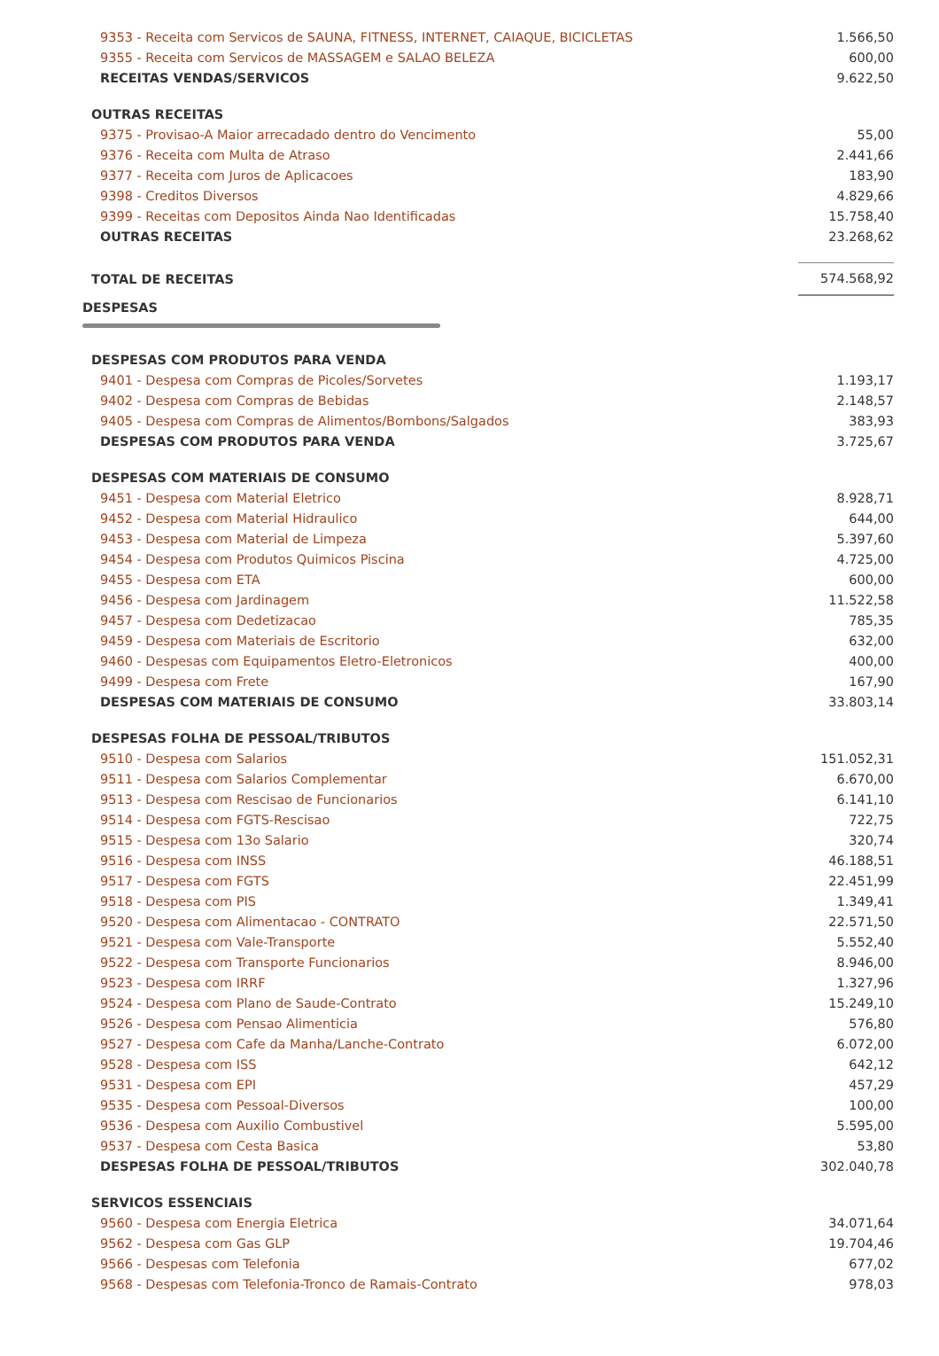| 9353 - Receita com Servicos de SAUNA, FITNESS, INTERNET, CAIAQUE, BICICLETAS | 1.566,50 |
| 9355 - Receita com Servicos de MASSAGEM e SALAO BELEZA | 600,00 |
| RECEITAS VENDAS/SERVICOS | 9.622,50 |
| OUTRAS RECEITAS | |
| 9375 - Provisao-A Maior arrecadado dentro do Vencimento | 55,00 |
| 9376 - Receita com Multa de Atraso | 2.441,66 |
| 9377 - Receita com Juros de Aplicacoes | 183,90 |
| 9398 - Creditos Diversos | 4.829,66 |
| 9399 - Receitas com Depositos Ainda Nao Identificadas | 15.758,40 |
| OUTRAS RECEITAS | 23.268,62 |
| TOTAL DE RECEITAS | 574.568,92 |
| DESPESAS | |
| DESPESAS COM PRODUTOS PARA VENDA | |
| 9401 - Despesa com Compras de Picoles/Sorvetes | 1.193,17 |
| 9402 - Despesa com Compras de Bebidas | 2.148,57 |
| 9405 - Despesa com Compras de Alimentos/Bombons/Salgados | 383,93 |
| DESPESAS COM PRODUTOS PARA VENDA | 3.725,67 |
| DESPESAS COM MATERIAIS DE CONSUMO | |
| 9451 - Despesa com Material Eletrico | 8.928,71 |
| 9452 - Despesa com Material Hidraulico | 644,00 |
| 9453 - Despesa com Material de Limpeza | 5.397,60 |
| 9454 - Despesa com Produtos Quimicos Piscina | 4.725,00 |
| 9455 - Despesa com ETA | 600,00 |
| 9456 - Despesa com Jardinagem | 11.522,58 |
| 9457 - Despesa com Dedetizacao | 785,35 |
| 9459 - Despesa com Materiais de Escritorio | 632,00 |
| 9460 - Despesas com Equipamentos Eletro-Eletronicos | 400,00 |
| 9499 - Despesa com Frete | 167,90 |
| DESPESAS COM MATERIAIS DE CONSUMO | 33.803,14 |
| DESPESAS FOLHA DE PESSOAL/TRIBUTOS | |
| 9510 - Despesa com Salarios | 151.052,31 |
| 9511 - Despesa com Salarios Complementar | 6.670,00 |
| 9513 - Despesa com Rescisao de Funcionarios | 6.141,10 |
| 9514 - Despesa com FGTS-Rescisao | 722,75 |
| 9515 - Despesa com 13o Salario | 320,74 |
| 9516 - Despesa com INSS | 46.188,51 |
| 9517 - Despesa com FGTS | 22.451,99 |
| 9518 - Despesa com PIS | 1.349,41 |
| 9520 - Despesa com Alimentacao - CONTRATO | 22.571,50 |
| 9521 - Despesa com Vale-Transporte | 5.552,40 |
| 9522 - Despesa com Transporte Funcionarios | 8.946,00 |
| 9523 - Despesa com IRRF | 1.327,96 |
| 9524 - Despesa com Plano de Saude-Contrato | 15.249,10 |
| 9526 - Despesa com Pensao Alimenticia | 576,80 |
| 9527 - Despesa com Cafe da Manha/Lanche-Contrato | 6.072,00 |
| 9528 - Despesa com ISS | 642,12 |
| 9531 - Despesa com EPI | 457,29 |
| 9535 - Despesa com Pessoal-Diversos | 100,00 |
| 9536 - Despesa com Auxilio Combustivel | 5.595,00 |
| 9537 - Despesa com Cesta Basica | 53,80 |
| DESPESAS FOLHA DE PESSOAL/TRIBUTOS | 302.040,78 |
| SERVICOS ESSENCIAIS | |
| 9560 - Despesa com Energia Eletrica | 34.071,64 |
| 9562 - Despesa com Gas GLP | 19.704,46 |
| 9566 - Despesas com Telefonia | 677,02 |
| 9568 - Despesas com Telefonia-Tronco de Ramais-Contrato | 978,03 |